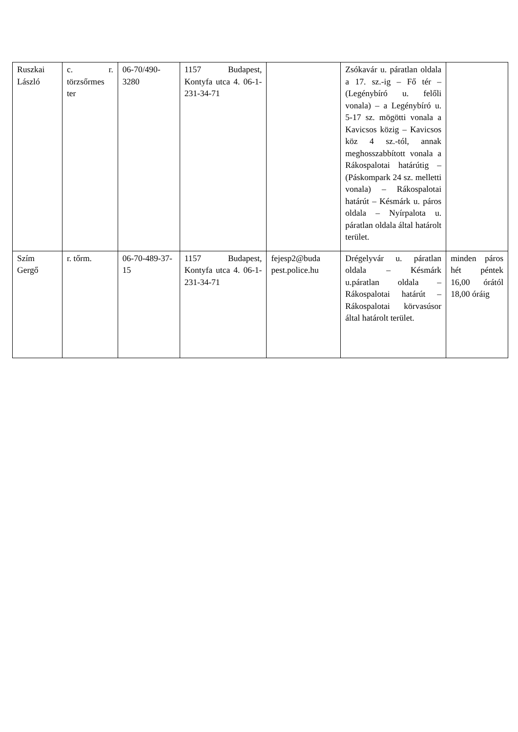| Ruszkai László | c. r. törzsőrmes ter | 06-70/490-3280 | 1157 Budapest, Kontyfa utca 4. 06-1-231-34-71 | | Zsókavár u. páratlan oldala a 17. sz.-ig – Fő tér – (Legénybíró u. felőli vonala) – a Legénybíró u. 5-17 sz. mögötti vonala a Kavicsos közig – Kavicsos köz 4 sz.-tól, annak meghosszabbított vonala a Rákospalotai határútig – (Páskompark 24 sz. melletti vonala) – Rákospalotai határút – Késmárk u. páros oldala – Nyírpalota u. páratlan oldala által határolt terület. | |
| Szím Gergő | r. tőrm. | 06-70-489-37-15 | 1157 Budapest, Kontyfa utca 4. 06-1-231-34-71 | fejesp2@buda pest.police.hu | Drégelyvár u. páratlan oldala – Késmárk u.páratlan oldala – Rákospalotai határút – Rákospalotai körvasúsor által határolt terület. | minden páros hét péntek 16,00 órától 18,00 óráig |